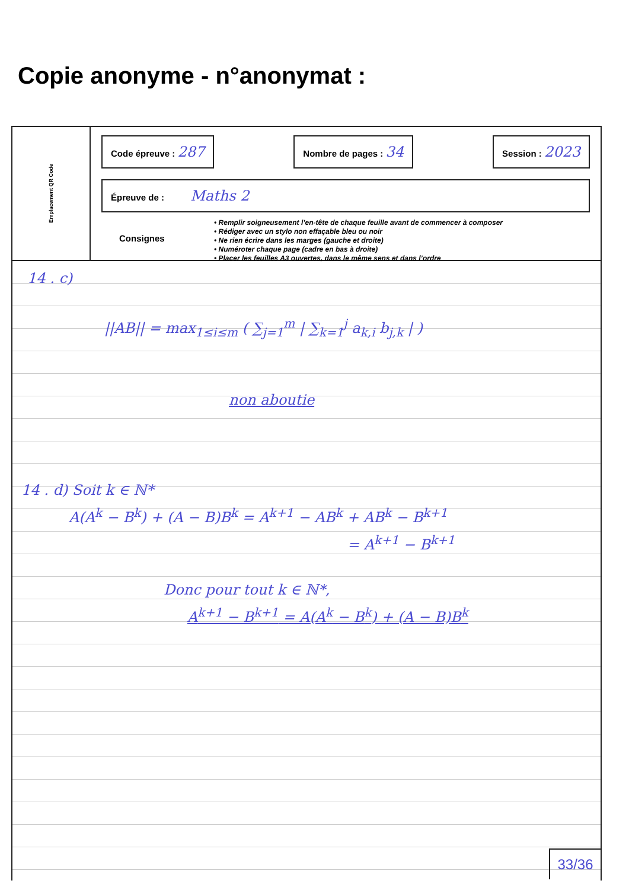Copie anonyme - n°anonymat :
Emplacement QR Code
Code épreuve : 287
Nombre de pages : 34
Session : 2023
Épreuve de : Maths 2
Consignes
• Remplir soigneusement l’en-tête de chaque feuille avant de commencer à composer
• Rédiger avec un stylo non effaçable bleu ou noir
• Ne rien écrire dans les marges (gauche et droite)
• Numéroter chaque page (cadre en bas à droite)
• Placer les feuilles A3 ouvertes, dans le même sens et dans l’ordre
14 . c)
||AB|| = max<sub>1≤i≤m</sub> ( ∑<sub>j=1</sub><sup>m</sup> | ∑<sub>k=1</sub><sup>j</sup> a<sub>k,i</sub> b<sub>j,k</sub> | )
non aboutie
14 . d) Soit k ∈ ℕ*
A(A<sup>k</sup> − B<sup>k</sup>) + (A − B)B<sup>k</sup> = A<sup>k+1</sup> − AB<sup>k</sup> + AB<sup>k</sup> − B<sup>k+1</sup>
= A<sup>k+1</sup> − B<sup>k+1</sup>
Donc pour tout k ∈ ℕ*,
A<sup>k+1</sup> − B<sup>k+1</sup> = A(A<sup>k</sup> − B<sup>k</sup>) + (A − B)B<sup>k</sup>
33/36